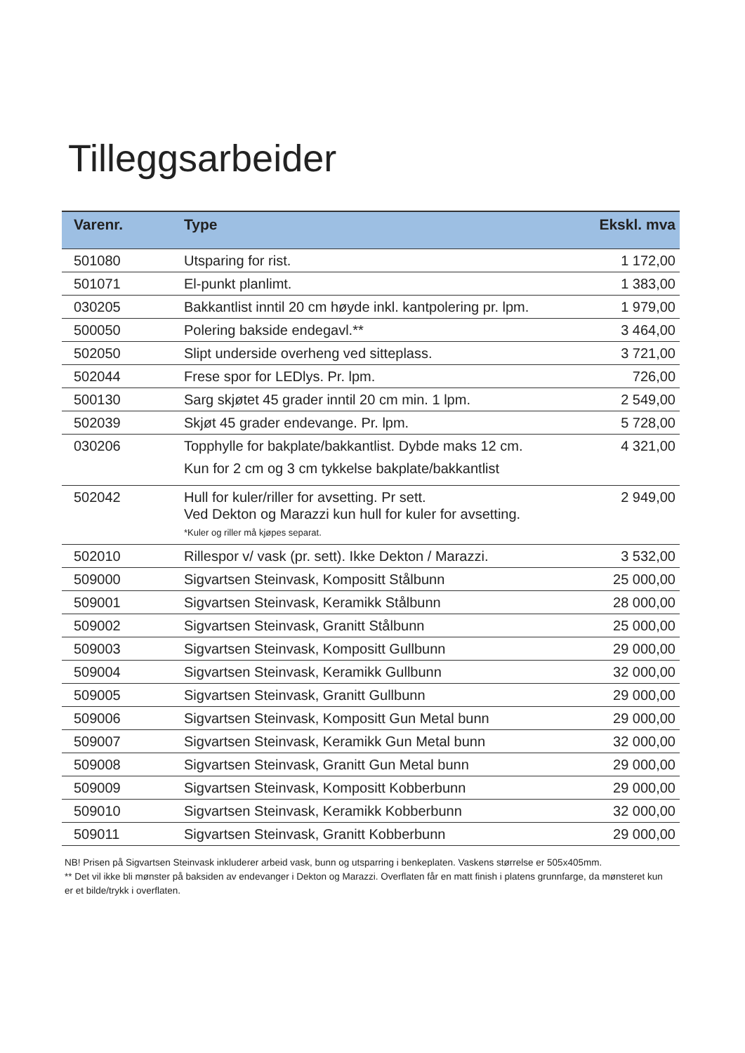Tilleggsarbeider
| Varenr. | Type | Ekskl. mva |
| --- | --- | --- |
| 501080 | Utsparing for rist. | 1 172,00 |
| 501071 | El-punkt planlimt. | 1 383,00 |
| 030205 | Bakkantlist inntil 20 cm høyde inkl. kantpolering pr. lpm. | 1 979,00 |
| 500050 | Polering bakside endegavl.** | 3 464,00 |
| 502050 | Slipt underside overheng ved sitteplass. | 3 721,00 |
| 502044 | Frese spor for LEDlys. Pr. lpm. | 726,00 |
| 500130 | Sarg skjøtet 45 grader inntil 20 cm min. 1 lpm. | 2 549,00 |
| 502039 | Skjøt 45 grader endevange. Pr. lpm. | 5 728,00 |
| 030206 | Topphylle for bakplate/bakkantlist. Dybde maks 12 cm. Kun for 2 cm og 3 cm tykkelse bakplate/bakkantlist | 4 321,00 |
| 502042 | Hull for kuler/riller for avsetting. Pr sett. Ved Dekton og Marazzi kun hull for kuler for avsetting. *Kuler og riller må kjøpes separat. | 2 949,00 |
| 502010 | Rillespor v/ vask (pr. sett). Ikke Dekton / Marazzi. | 3 532,00 |
| 509000 | Sigvartsen Steinvask, Kompositt Stålbunn | 25 000,00 |
| 509001 | Sigvartsen Steinvask, Keramikk Stålbunn | 28 000,00 |
| 509002 | Sigvartsen Steinvask, Granitt Stålbunn | 25 000,00 |
| 509003 | Sigvartsen Steinvask, Kompositt Gullbunn | 29 000,00 |
| 509004 | Sigvartsen Steinvask, Keramikk Gullbunn | 32 000,00 |
| 509005 | Sigvartsen Steinvask, Granitt Gullbunn | 29 000,00 |
| 509006 | Sigvartsen Steinvask, Kompositt Gun Metal bunn | 29 000,00 |
| 509007 | Sigvartsen Steinvask, Keramikk Gun Metal bunn | 32 000,00 |
| 509008 | Sigvartsen Steinvask, Granitt Gun Metal bunn | 29 000,00 |
| 509009 | Sigvartsen Steinvask, Kompositt Kobberbunn | 29 000,00 |
| 509010 | Sigvartsen Steinvask, Keramikk Kobberbunn | 32 000,00 |
| 509011 | Sigvartsen Steinvask, Granitt Kobberbunn | 29 000,00 |
NB! Prisen på Sigvartsen Steinvask inkluderer arbeid vask, bunn og utsparring i benkeplaten. Vaskens størrelse er 505x405mm.
** Det vil ikke bli mønster på baksiden av endevanger i Dekton og Marazzi. Overflaten får en matt finish i platens grunnfarge, da mønsteret kun er et bilde/trykk i overflaten.